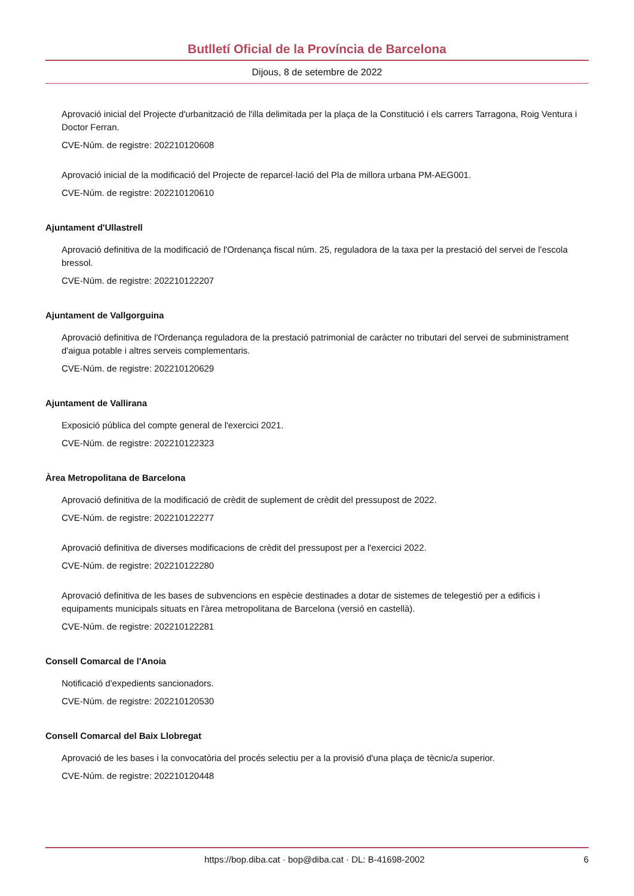Butlletí Oficial de la Província de Barcelona
Dijous, 8 de setembre de 2022
Aprovació inicial del Projecte d'urbanització de l'illa delimitada per la plaça de la Constitució i els carrers Tarragona, Roig Ventura i Doctor Ferran.
CVE-Núm. de registre: 202210120608
Aprovació inicial de la modificació del Projecte de reparcel·lació del Pla de millora urbana PM-AEG001.
CVE-Núm. de registre: 202210120610
Ajuntament d'Ullastrell
Aprovació definitiva de la modificació de l'Ordenança fiscal núm. 25, reguladora de la taxa per la prestació del servei de l'escola bressol.
CVE-Núm. de registre: 202210122207
Ajuntament de Vallgorguina
Aprovació definitiva de l'Ordenança reguladora de la prestació patrimonial de caràcter no tributari del servei de subministrament d'aigua potable i altres serveis complementaris.
CVE-Núm. de registre: 202210120629
Ajuntament de Vallirana
Exposició pública del compte general de l'exercici 2021.
CVE-Núm. de registre: 202210122323
Àrea Metropolitana de Barcelona
Aprovació definitiva de la modificació de crèdit de suplement de crèdit del pressupost de 2022.
CVE-Núm. de registre: 202210122277
Aprovació definitiva de diverses modificacions de crèdit del pressupost per a l'exercici 2022.
CVE-Núm. de registre: 202210122280
Aprovació definitiva de les bases de subvencions en espècie destinades a dotar de sistemes de telegestió per a edificis i equipaments municipals situats en l'àrea metropolitana de Barcelona (versió en castellà).
CVE-Núm. de registre: 202210122281
Consell Comarcal de l'Anoia
Notificació d'expedients sancionadors.
CVE-Núm. de registre: 202210120530
Consell Comarcal del Baix Llobregat
Aprovació de les bases i la convocatòria del procés selectiu per a la provisió d'una plaça de tècnic/a superior.
CVE-Núm. de registre: 202210120448
https://bop.diba.cat · bop@diba.cat · DL: B-41698-2002 6